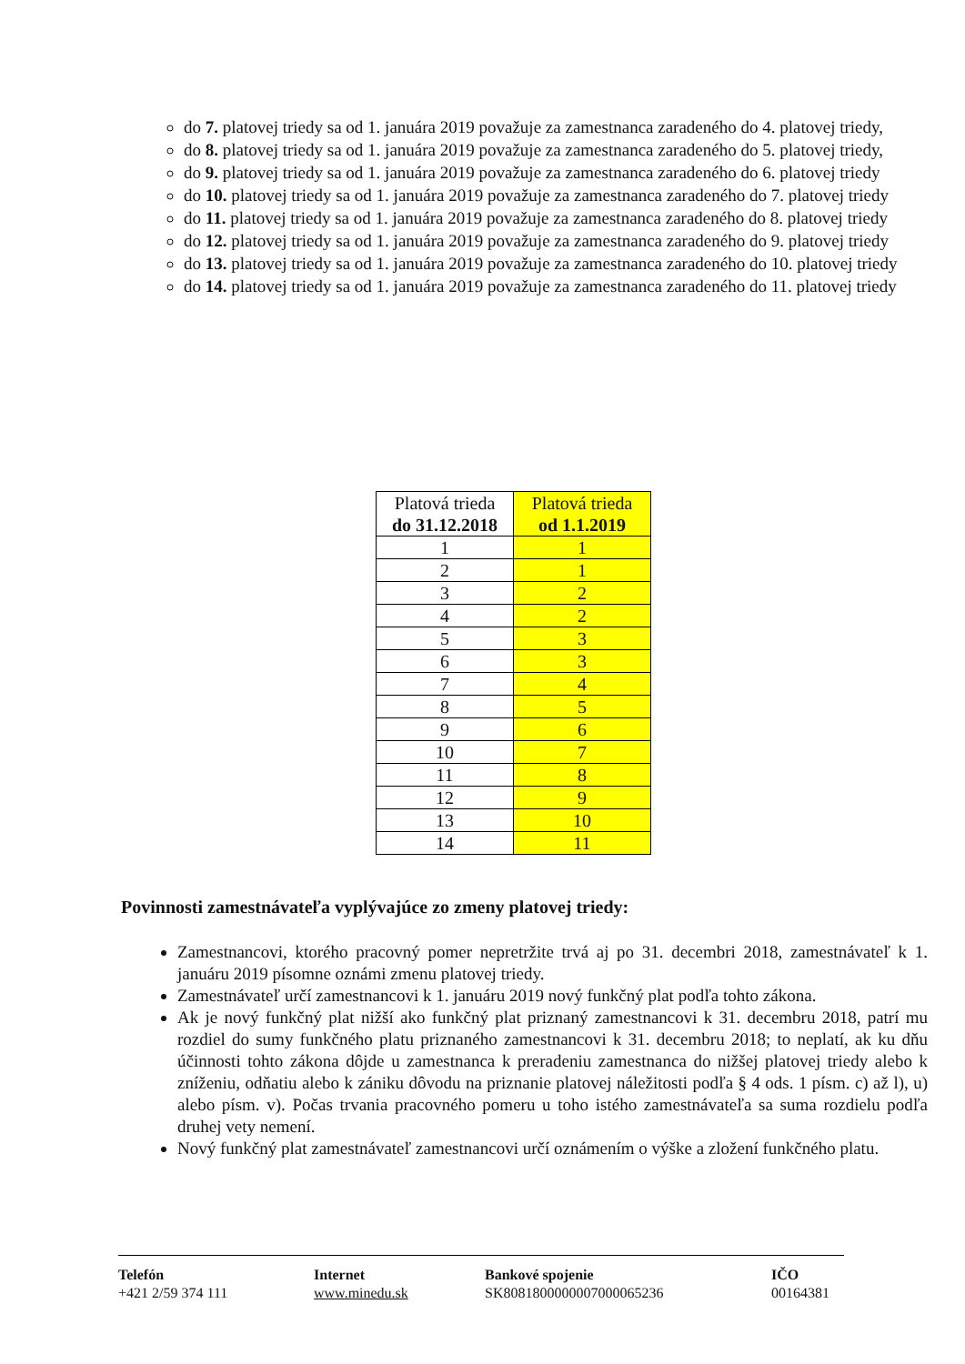do 7. platovej triedy sa od 1. januára 2019 považuje za zamestnanca zaradeného do 4. platovej triedy,
do 8. platovej triedy sa od 1. januára 2019 považuje za zamestnanca zaradeného do 5. platovej triedy,
do 9. platovej triedy sa od 1. januára 2019 považuje za zamestnanca zaradeného do 6. platovej triedy
do 10. platovej triedy sa od 1. januára 2019 považuje za zamestnanca zaradeného do 7. platovej triedy
do 11. platovej triedy sa od 1. januára 2019 považuje za zamestnanca zaradeného do 8. platovej triedy
do 12. platovej triedy sa od 1. januára 2019 považuje za zamestnanca zaradeného do 9. platovej triedy
do 13. platovej triedy sa od 1. januára 2019 považuje za zamestnanca zaradeného do 10. platovej triedy
do 14. platovej triedy sa od 1. januára 2019 považuje za zamestnanca zaradeného do 11. platovej triedy
| Platová trieda do 31.12.2018 | Platová trieda od 1.1.2019 |
| --- | --- |
| 1 | 1 |
| 2 | 1 |
| 3 | 2 |
| 4 | 2 |
| 5 | 3 |
| 6 | 3 |
| 7 | 4 |
| 8 | 5 |
| 9 | 6 |
| 10 | 7 |
| 11 | 8 |
| 12 | 9 |
| 13 | 10 |
| 14 | 11 |
Povinnosti zamestnávateľa vyplývajúce zo zmeny platovej triedy:
Zamestnancovi, ktorého pracovný pomer nepretržite trvá aj po 31. decembri 2018, zamestnávateľ k 1. januáru 2019 písomne oznámi zmenu platovej triedy.
Zamestnávateľ určí zamestnancovi k 1. januáru 2019 nový funkčný plat podľa tohto zákona.
Ak je nový funkčný plat nižší ako funkčný plat priznaný zamestnancovi k 31. decembru 2018, patrí mu rozdiel do sumy funkčného platu priznaného zamestnancovi k 31. decembru 2018; to neplatí, ak ku dňu účinnosti tohto zákona dôjde u zamestnanca k preradeniu zamestnanca do nižšej platovej triedy alebo k zníženiu, odňatiu alebo k zániku dôvodu na priznanie platovej náležitosti podľa § 4 ods. 1 písm. c) až l), u) alebo písm. v). Počas trvania pracovného pomeru u toho istého zamestnávateľa sa suma rozdielu podľa druhej vety nemení.
Nový funkčný plat zamestnávateľ zamestnancovi určí oznámením o výške a zložení funkčného platu.
Telefón
+421 2/59 374 111
Internet
www.minedu.sk
Bankové spojenie
SK8081800000007000065236
IČO
00164381